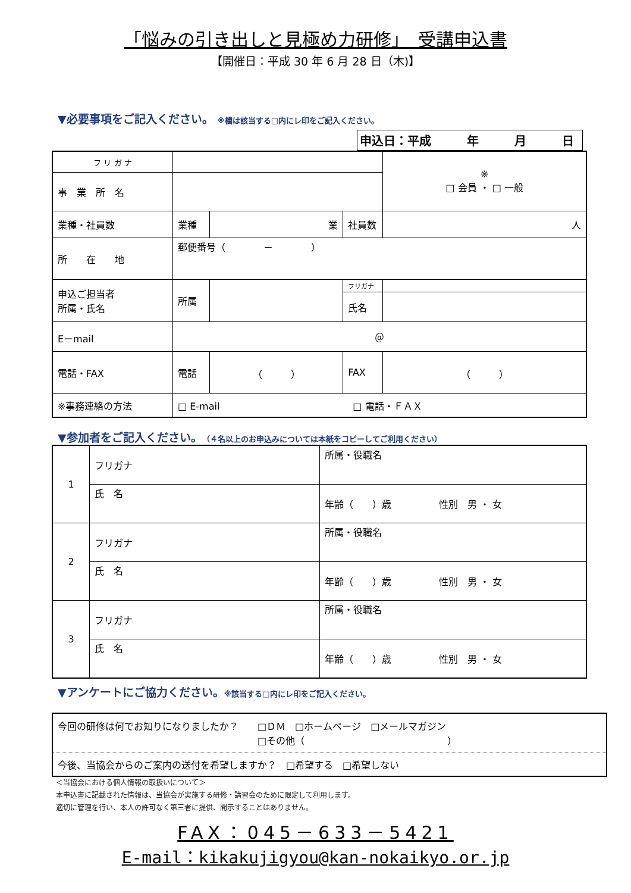「悩みの引き出しと見極め力研修」　受講申込書
【開催日：平成 30 年 6 月 28 日（木)】
▼必要事項をご記入ください。 ※欄は該当する□内にレ印をご記入ください。
申込日：平成　　　年　　　月　　　日
| フ リ ガ ナ | | | | ※ □ 会員 ・ □ 一般 |
| 事 業 所 名 | | | | |
| 業種・社員数 | 業種 | 業 | 社員数 | 人 |
| 所 在 地 | 郵便番号（ － ） | | | |
| 申込ご担当者 所属・氏名 | 所属 | | フリガナ | |
| | | | 氏名 | |
| E－mail | ＠ | | | |
| 電話・FAX | 電話 | （ ） | FAX | （ ） |
| ※事務連絡の方法 | □ E-mail □ 電話・ＦＡＸ | | | |
▼参加者をご記入ください。（４名以上のお申込みについては本紙をコピーしてご利用ください）
| 1 | フリガナ | 所属・役職名 |
| | 氏 名 | 年齢（ ）歳 性別 男 ・ 女 |
| 2 | フリガナ | 所属・役職名 |
| | 氏 名 | 年齢（ ）歳 性別 男 ・ 女 |
| 3 | フリガナ | 所属・役職名 |
| | 氏 名 | 年齢（ ）歳 性別 男 ・ 女 |
▼アンケートにご協力ください。※該当する□内にレ印をご記入ください。
| 今回の研修は何でお知りになりましたか？ □ＤＭ □ホームページ □メールマガジン □その他（ ） |
| 今後、当協会からのご案内の送付を希望しますか？ □希望する □希望しない |
＜当協会における個人情報の取扱いについて＞
本申込書に記載された情報は、当協会が実施する研修・講習会のために限定して利用します。
適切に管理を行い、本人の許可なく第三者に提供、開示することはありません。
FAX：045－633－5421
E-mail：kikakujigyou@kan-nokaikyo.or.jp